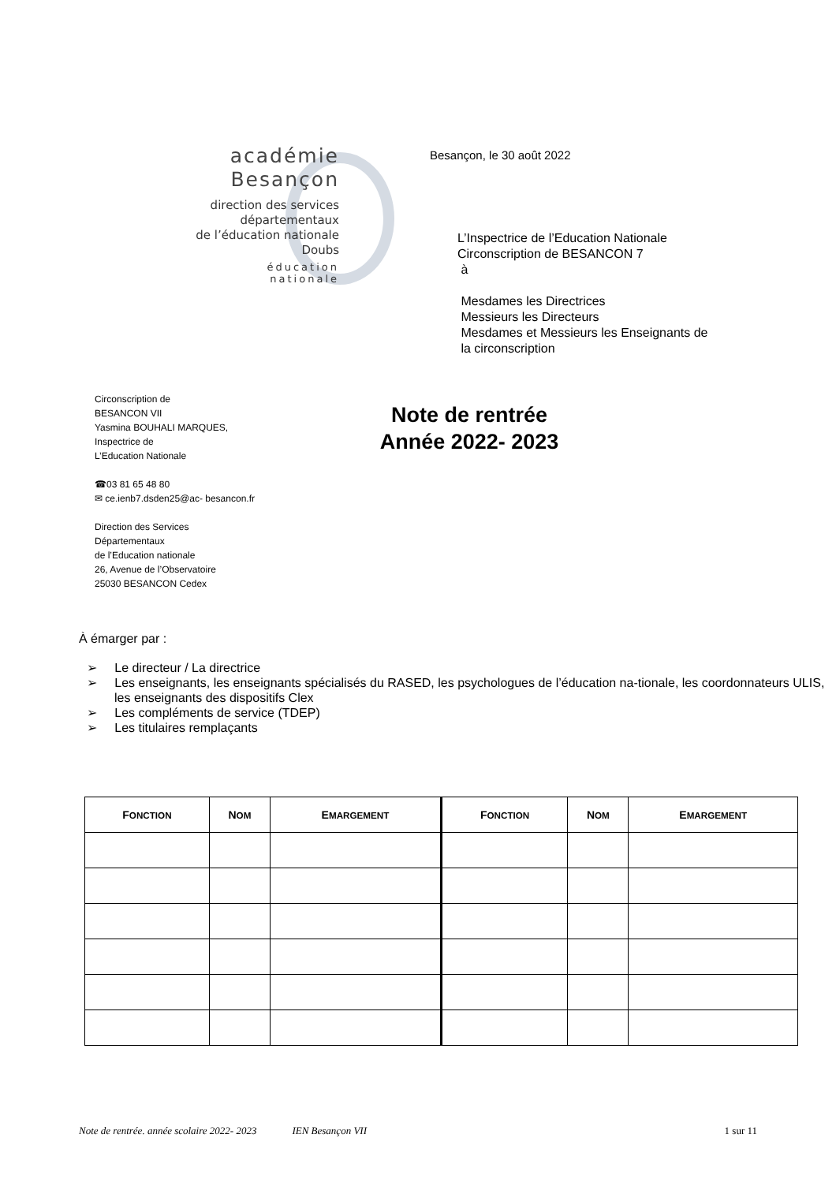académie
Besançon
direction des services
départementaux
de l’éducation nationale
Doubs
éducation
nationale
Besançon, le 30 août 2022
L’Inspectrice de l’Education Nationale
Circonscription de BESANCON 7
à
Mesdames les Directrices
Messieurs les Directeurs
Mesdames et Messieurs les Enseignants de
la circonscription
Circonscription de
BESANCON VII
Yasmina BOUHALI MARQUES,
Inspectrice de
L’Education Nationale
☎03 81 65 48 80
✉ ce.ienb7.dsden25@ac- besancon.fr
Direction des Services
Départementaux
de l’Education nationale
26, Avenue de l’Observatoire
25030 BESANCON Cedex
Note de rentrée
Année 2022- 2023
À émarger par :
➢ Le directeur / La directrice
➢ Les enseignants, les enseignants spécialisés du RASED, les psychologues de l’éducation na-tionale, les coordonnateurs ULIS, les enseignants des dispositifs Clex
➢ Les compléments de service (TDEP)
➢ Les titulaires remplaçants
| F ONCTION | N OM | E MARGEMENT | F ONCTION | N OM | E MARGEMENT |
| --- | --- | --- | --- | --- | --- |
Note de rentrée. année scolaire 2022- 2023 IEN Besançon VII 1 sur 11